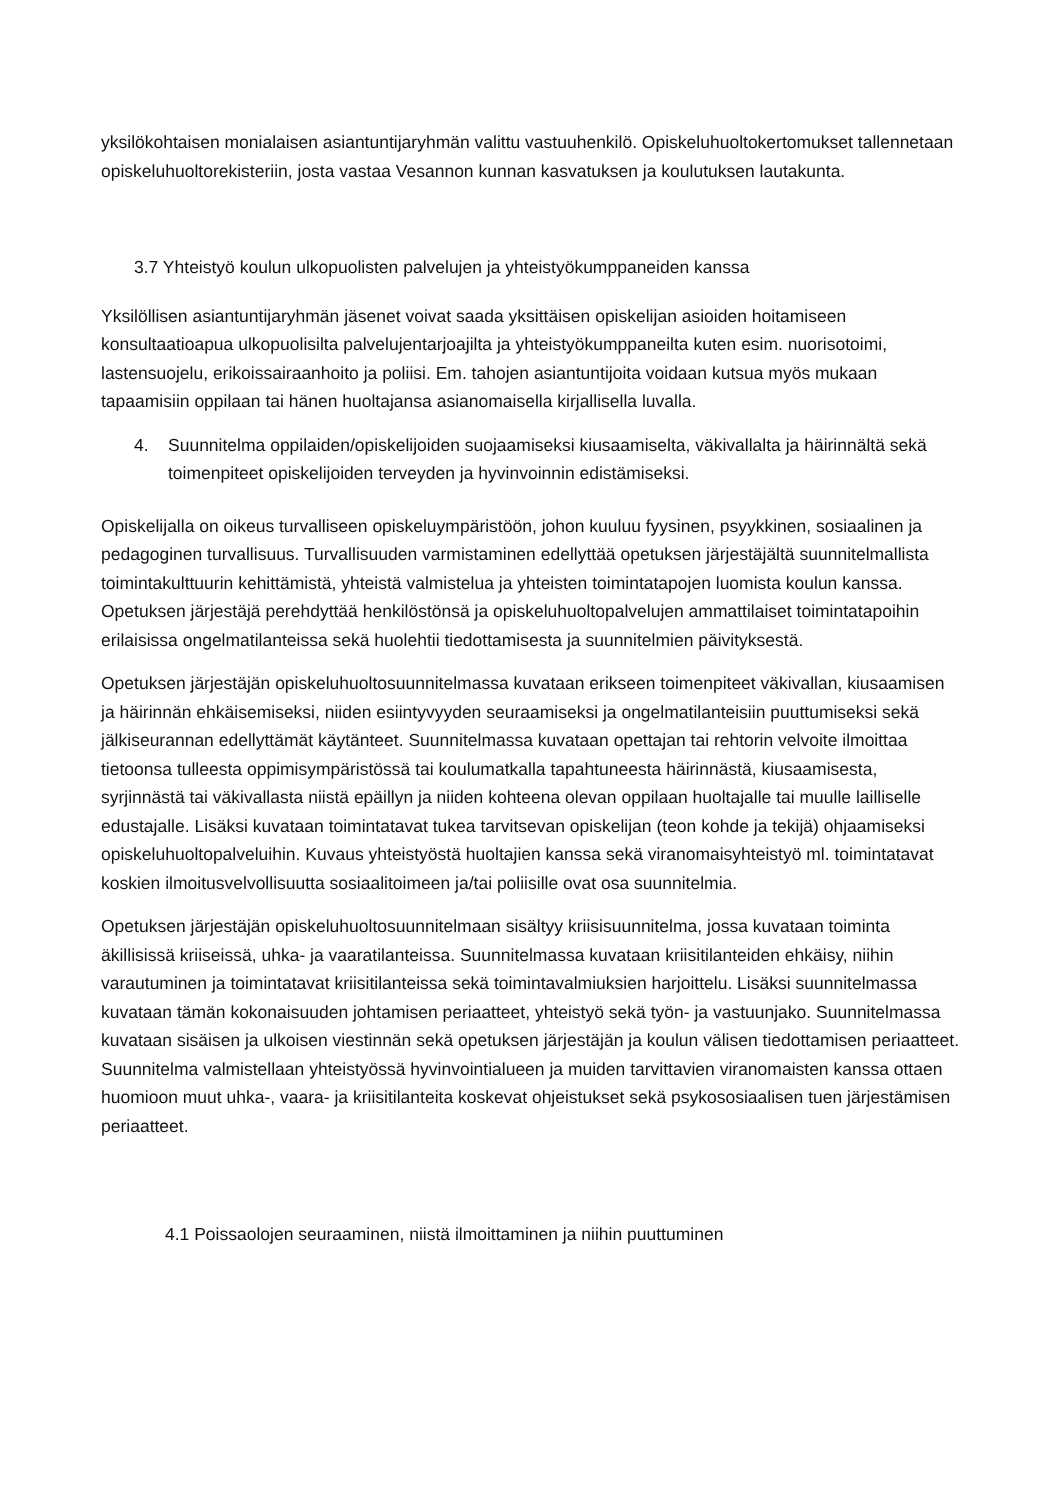yksilökohtaisen monialaisen asiantuntijaryhmän valittu vastuuhenkilö. Opiskeluhuoltokertomukset tallennetaan opiskeluhuoltorekisteriin, josta vastaa Vesannon kunnan kasvatuksen ja koulutuksen lautakunta.
3.7 Yhteistyö koulun ulkopuolisten palvelujen ja yhteistyökumppaneiden kanssa
Yksilöllisen asiantuntijaryhmän jäsenet voivat saada yksittäisen opiskelijan asioiden hoitamiseen konsultaatioapua ulkopuolisilta palvelujentarjoajilta ja yhteistyökumppaneilta kuten esim. nuorisotoimi, lastensuojelu, erikoissairaanhoito ja poliisi. Em. tahojen asiantuntijoita voidaan kutsua myös mukaan tapaamisiin oppilaan tai hänen huoltajansa asianomaisella kirjallisella luvalla.
4. Suunnitelma oppilaiden/opiskelijoiden suojaamiseksi kiusaamiselta, väkivallalta ja häirinnältä sekä toimenpiteet opiskelijoiden terveyden ja hyvinvoinnin edistämiseksi.
Opiskelijalla on oikeus turvalliseen opiskeluympäristöön, johon kuuluu fyysinen, psyykkinen, sosiaalinen ja pedagoginen turvallisuus. Turvallisuuden varmistaminen edellyttää opetuksen järjestäjältä suunnitelmallista toimintakulttuurin kehittämistä, yhteistä valmistelua ja yhteisten toimintatapojen luomista koulun kanssa. Opetuksen järjestäjä perehdyttää henkilöstönsä ja opiskeluhuoltopalvelujen ammattilaiset toimintatapoihin erilaisissa ongelmatilanteissa sekä huolehtii tiedottamisesta ja suunnitelmien päivityksestä.
Opetuksen järjestäjän opiskeluhuoltosuunnitelmassa kuvataan erikseen toimenpiteet väkivallan, kiusaamisen ja häirinnän ehkäisemiseksi, niiden esiintyvyyden seuraamiseksi ja ongelmatilanteisiin puuttumiseksi sekä jälkiseurannan edellyttämät käytänteet. Suunnitelmassa kuvataan opettajan tai rehtorin velvoite ilmoittaa tietoonsa tulleesta oppimisympäristössä tai koulumatkalla tapahtuneesta häirinnästä, kiusaamisesta, syrjinnästä tai väkivallasta niistä epäillyn ja niiden kohteena olevan oppilaan huoltajalle tai muulle lailliselle edustajalle. Lisäksi kuvataan toimintatavat tukea tarvitsevan opiskelijan (teon kohde ja tekijä) ohjaamiseksi opiskeluhuoltopalveluihin. Kuvaus yhteistyöstä huoltajien kanssa sekä viranomaisyhteistyö ml. toimintatavat koskien ilmoitusvelvollisuutta sosiaalitoimeen ja/tai poliisille ovat osa suunnitelmia.
Opetuksen järjestäjän opiskeluhuoltosuunnitelmaan sisältyy kriisisuunnitelma, jossa kuvataan toiminta äkillisissä kriiseissä, uhka- ja vaaratilanteissa. Suunnitelmassa kuvataan kriisitilanteiden ehkäisy, niihin varautuminen ja toimintatavat kriisitilanteissa sekä toimintavalmiuksien harjoittelu. Lisäksi suunnitelmassa kuvataan tämän kokonaisuuden johtamisen periaatteet, yhteistyö sekä työn- ja vastuunjako. Suunnitelmassa kuvataan sisäisen ja ulkoisen viestinnän sekä opetuksen järjestäjän ja koulun välisen tiedottamisen periaatteet. Suunnitelma valmistellaan yhteistyössä hyvinvointialueen ja muiden tarvittavien viranomaisten kanssa ottaen huomioon muut uhka-, vaara- ja kriisitilanteita koskevat ohjeistukset sekä psykososiaalisen tuen järjestämisen periaatteet.
4.1 Poissaolojen seuraaminen, niistä ilmoittaminen ja niihin puuttuminen